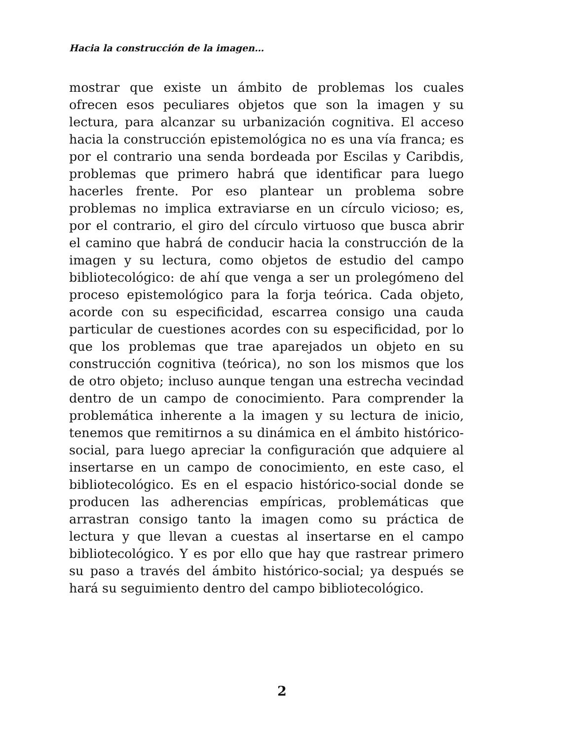Hacia la construcción de la imagen…
mostrar que existe un ámbito de problemas los cuales ofrecen esos peculiares objetos que son la imagen y su lectura, para alcanzar su urbanización cognitiva. El acceso hacia la construcción epistemológica no es una vía franca; es por el contrario una senda bordeada por Escilas y Caribdis, problemas que primero habrá que identificar para luego hacerles frente. Por eso plantear un problema sobre problemas no implica extraviarse en un círculo vicioso; es, por el contrario, el giro del círculo virtuoso que busca abrir el camino que habrá de conducir hacia la construcción de la imagen y su lectura, como objetos de estudio del campo bibliotecológico: de ahí que venga a ser un prolegómeno del proceso epistemológico para la forja teórica. Cada objeto, acorde con su especificidad, escarrea consigo una cauda particular de cuestiones acordes con su especificidad, por lo que los problemas que trae aparejados un objeto en su construcción cognitiva (teórica), no son los mismos que los de otro objeto; incluso aunque tengan una estrecha vecindad dentro de un campo de conocimiento. Para comprender la problemática inherente a la imagen y su lectura de inicio, tenemos que remitirnos a su dinámica en el ámbito histórico-social, para luego apreciar la configuración que adquiere al insertarse en un campo de conocimiento, en este caso, el bibliotecológico. Es en el espacio histórico-social donde se producen las adherencias empíricas, problemáticas que arrastran consigo tanto la imagen como su práctica de lectura y que llevan a cuestas al insertarse en el campo bibliotecológico. Y es por ello que hay que rastrear primero su paso a través del ámbito histórico-social; ya después se hará su seguimiento dentro del campo bibliotecológico.
2